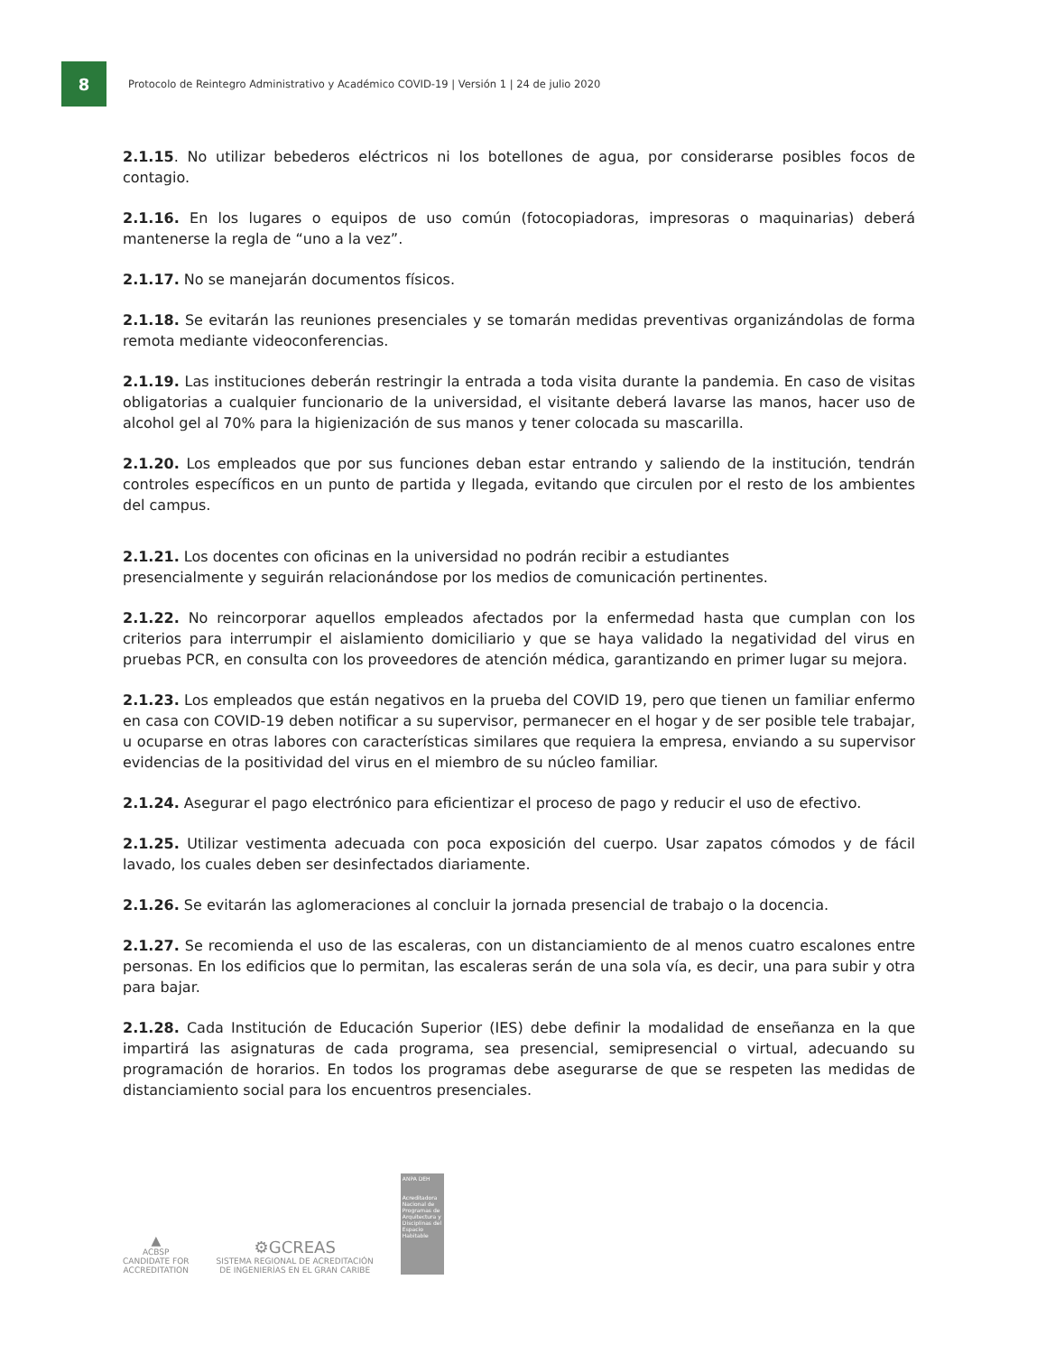8
Protocolo de Reintegro Administrativo y Académico COVID-19 | Versión 1 | 24 de julio 2020
2.1.15. No utilizar bebederos eléctricos ni los botellones de agua, por considerarse posibles focos de contagio.
2.1.16. En los lugares o equipos de uso común (fotocopiadoras, impresoras o maquinarias) deberá mantenerse la regla de “uno a la vez”.
2.1.17. No se manejarán documentos físicos.
2.1.18. Se evitarán las reuniones presenciales y se tomarán medidas preventivas organizándolas de forma remota mediante videoconferencias.
2.1.19. Las instituciones deberán restringir la entrada a toda visita durante la pandemia. En caso de visitas obligatorias a cualquier funcionario de la universidad, el visitante deberá lavarse las manos, hacer uso de alcohol gel al 70% para la higienización de sus manos y tener colocada su mascarilla.
2.1.20. Los empleados que por sus funciones deban estar entrando y saliendo de la institución, tendrán controles específicos en un punto de partida y llegada, evitando que circulen por el resto de los ambientes del campus.
2.1.21. Los docentes con oficinas en la universidad no podrán recibir a estudiantes
presencialmente y seguirán relacionándose por los medios de comunicación pertinentes.
2.1.22. No reincorporar aquellos empleados afectados por la enfermedad hasta que cumplan con los criterios para interrumpir el aislamiento domiciliario y que se haya validado la negatividad del virus en pruebas PCR, en consulta con los proveedores de atención médica, garantizando en primer lugar su mejora.
2.1.23. Los empleados que están negativos en la prueba del COVID 19, pero que tienen un familiar enfermo en casa con COVID-19 deben notificar a su supervisor, permanecer en el hogar y de ser posible tele trabajar, u ocuparse en otras labores con características similares que requiera la empresa, enviando a su supervisor evidencias de la positividad del virus en el miembro de su núcleo familiar.
2.1.24. Asegurar el pago electrónico para eficientizar el proceso de pago y reducir el uso de efectivo.
2.1.25. Utilizar vestimenta adecuada con poca exposición del cuerpo. Usar zapatos cómodos y de fácil lavado, los cuales deben ser desinfectados diariamente.
2.1.26. Se evitarán las aglomeraciones al concluir la jornada presencial de trabajo o la docencia.
2.1.27. Se recomienda el uso de las escaleras, con un distanciamiento de al menos cuatro escalones entre personas. En los edificios que lo permitan, las escaleras serán de una sola vía, es decir, una para subir y otra para bajar.
2.1.28. Cada Institución de Educación Superior (IES) debe definir la modalidad de enseñanza en la que impartirá las asignaturas de cada programa, sea presencial, semipresencial o virtual, adecuando su programación de horarios. En todos los programas debe asegurarse de que se respeten las medidas de distanciamiento social para los encuentros presenciales.
▲
ACBSP
CANDIDATE FOR
ACCREDITATION
⚙GCREAS
SISTEMA REGIONAL DE ACREDITACIÓN
DE INGENIERÍAS EN EL GRAN CARIBE
ANPA DEH
Acreditadora Nacional de Programas de Arquitectura y Disciplinas del Espacio Habitable